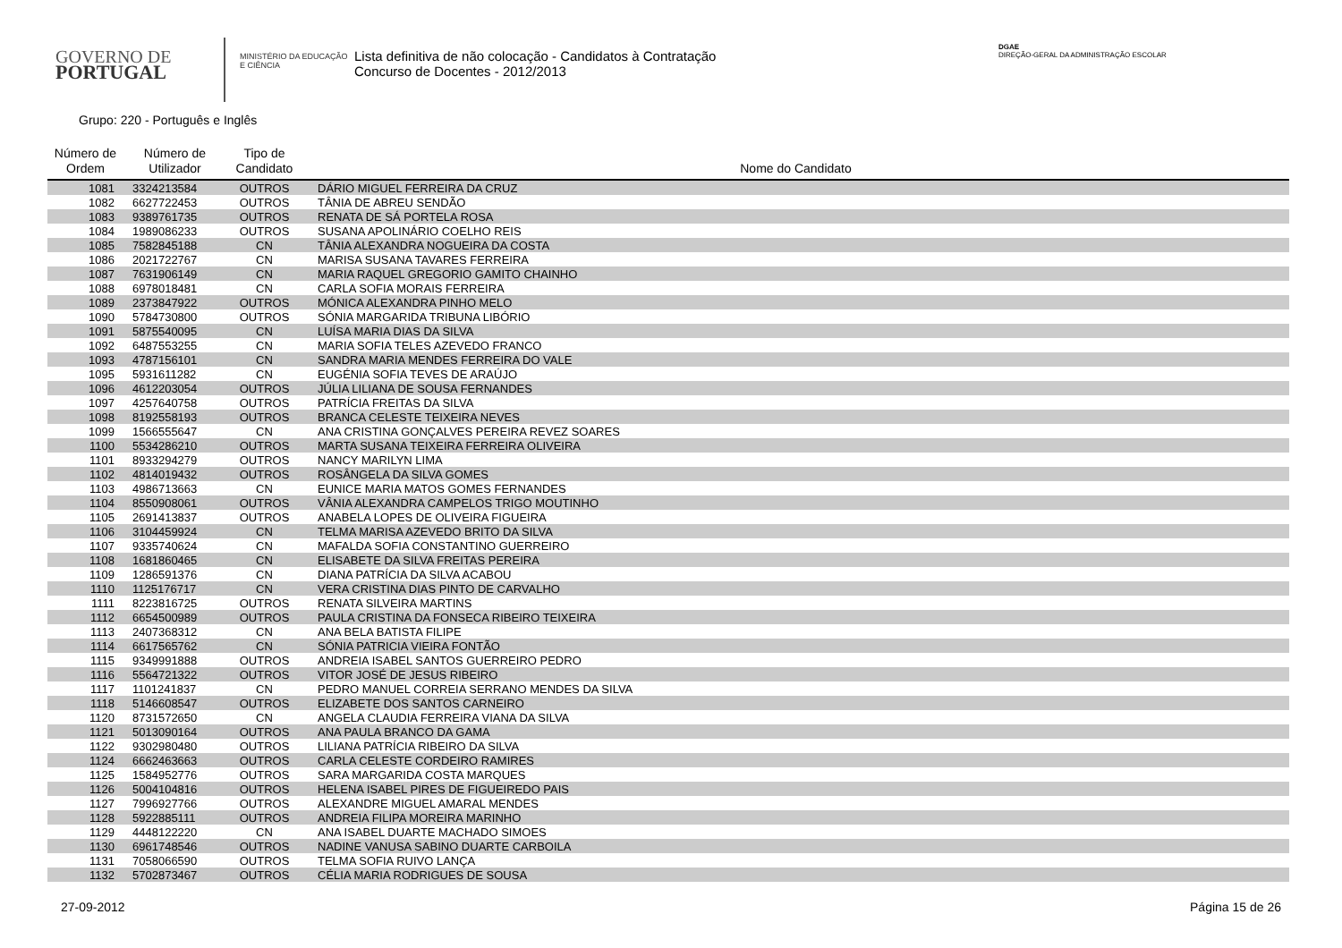GOVERNO DE
PORTUGAL
MINISTÉRIO DA EDUCAÇÃO
E CIÊNCIA
Lista definitiva de não colocação - Candidatos à Contratação
Concurso de Docentes - 2012/2013
DGAE
DIREÇÃO-GERAL DA ADMINISTRAÇÃO ESCOLAR
Grupo: 220 - Português e Inglês
| Número de Ordem | Número de Utilizador | Tipo de Candidato | Nome do Candidato |
| --- | --- | --- | --- |
| 1081 | 3324213584 | OUTROS | DÁRIO MIGUEL FERREIRA DA CRUZ |
| 1082 | 6627722453 | OUTROS | TÂNIA DE ABREU SENDÃO |
| 1083 | 9389761735 | OUTROS | RENATA DE SÁ PORTELA ROSA |
| 1084 | 1989086233 | OUTROS | SUSANA APOLINÁRIO COELHO REIS |
| 1085 | 7582845188 | CN | TÂNIA ALEXANDRA NOGUEIRA DA COSTA |
| 1086 | 2021722767 | CN | MARISA SUSANA TAVARES FERREIRA |
| 1087 | 7631906149 | CN | MARIA RAQUEL GREGORIO GAMITO CHAINHO |
| 1088 | 6978018481 | CN | CARLA SOFIA MORAIS FERREIRA |
| 1089 | 2373847922 | OUTROS | MÓNICA ALEXANDRA PINHO MELO |
| 1090 | 5784730800 | OUTROS | SÓNIA MARGARIDA TRIBUNA LIBÓRIO |
| 1091 | 5875540095 | CN | LUÍSA MARIA DIAS DA SILVA |
| 1092 | 6487553255 | CN | MARIA SOFIA TELES AZEVEDO FRANCO |
| 1093 | 4787156101 | CN | SANDRA MARIA MENDES FERREIRA DO VALE |
| 1095 | 5931611282 | CN | EUGÉNIA SOFIA TEVES DE ARAÚJO |
| 1096 | 4612203054 | OUTROS | JÚLIA LILIANA DE SOUSA FERNANDES |
| 1097 | 4257640758 | OUTROS | PATRÍCIA FREITAS DA SILVA |
| 1098 | 8192558193 | OUTROS | BRANCA CELESTE TEIXEIRA NEVES |
| 1099 | 1566555647 | CN | ANA CRISTINA GONÇALVES PEREIRA REVEZ SOARES |
| 1100 | 5534286210 | OUTROS | MARTA SUSANA TEIXEIRA FERREIRA OLIVEIRA |
| 1101 | 8933294279 | OUTROS | NANCY MARILYN LIMA |
| 1102 | 4814019432 | OUTROS | ROSÂNGELA DA SILVA GOMES |
| 1103 | 4986713663 | CN | EUNICE MARIA MATOS GOMES FERNANDES |
| 1104 | 8550908061 | OUTROS | VÂNIA ALEXANDRA CAMPELOS TRIGO MOUTINHO |
| 1105 | 2691413837 | OUTROS | ANABELA LOPES DE OLIVEIRA FIGUEIRA |
| 1106 | 3104459924 | CN | TELMA MARISA AZEVEDO BRITO DA SILVA |
| 1107 | 9335740624 | CN | MAFALDA SOFIA CONSTANTINO GUERREIRO |
| 1108 | 1681860465 | CN | ELISABETE DA SILVA FREITAS PEREIRA |
| 1109 | 1286591376 | CN | DIANA PATRÍCIA DA SILVA ACABOU |
| 1110 | 1125176717 | CN | VERA CRISTINA DIAS PINTO DE CARVALHO |
| 1111 | 8223816725 | OUTROS | RENATA SILVEIRA MARTINS |
| 1112 | 6654500989 | OUTROS | PAULA CRISTINA DA FONSECA RIBEIRO TEIXEIRA |
| 1113 | 2407368312 | CN | ANA BELA BATISTA FILIPE |
| 1114 | 6617565762 | CN | SÓNIA PATRICIA VIEIRA FONTÃO |
| 1115 | 9349991888 | OUTROS | ANDREIA ISABEL SANTOS GUERREIRO PEDRO |
| 1116 | 5564721322 | OUTROS | VITOR JOSÉ DE JESUS RIBEIRO |
| 1117 | 1101241837 | CN | PEDRO MANUEL CORREIA SERRANO MENDES DA SILVA |
| 1118 | 5146608547 | OUTROS | ELIZABETE DOS SANTOS CARNEIRO |
| 1120 | 8731572650 | CN | ANGELA CLAUDIA FERREIRA VIANA DA SILVA |
| 1121 | 5013090164 | OUTROS | ANA PAULA BRANCO DA GAMA |
| 1122 | 9302980480 | OUTROS | LILIANA PATRÍCIA RIBEIRO DA SILVA |
| 1124 | 6662463663 | OUTROS | CARLA CELESTE CORDEIRO RAMIRES |
| 1125 | 1584952776 | OUTROS | SARA MARGARIDA COSTA MARQUES |
| 1126 | 5004104816 | OUTROS | HELENA ISABEL PIRES DE FIGUEIREDO PAIS |
| 1127 | 7996927766 | OUTROS | ALEXANDRE MIGUEL AMARAL MENDES |
| 1128 | 5922885111 | OUTROS | ANDREIA FILIPA MOREIRA MARINHO |
| 1129 | 4448122220 | CN | ANA ISABEL DUARTE MACHADO SIMOES |
| 1130 | 6961748546 | OUTROS | NADINE VANUSA SABINO DUARTE CARBOILA |
| 1131 | 7058066590 | OUTROS | TELMA SOFIA RUIVO LANÇA |
| 1132 | 5702873467 | OUTROS | CÉLIA MARIA RODRIGUES DE SOUSA |
27-09-2012 Página 15 de 26